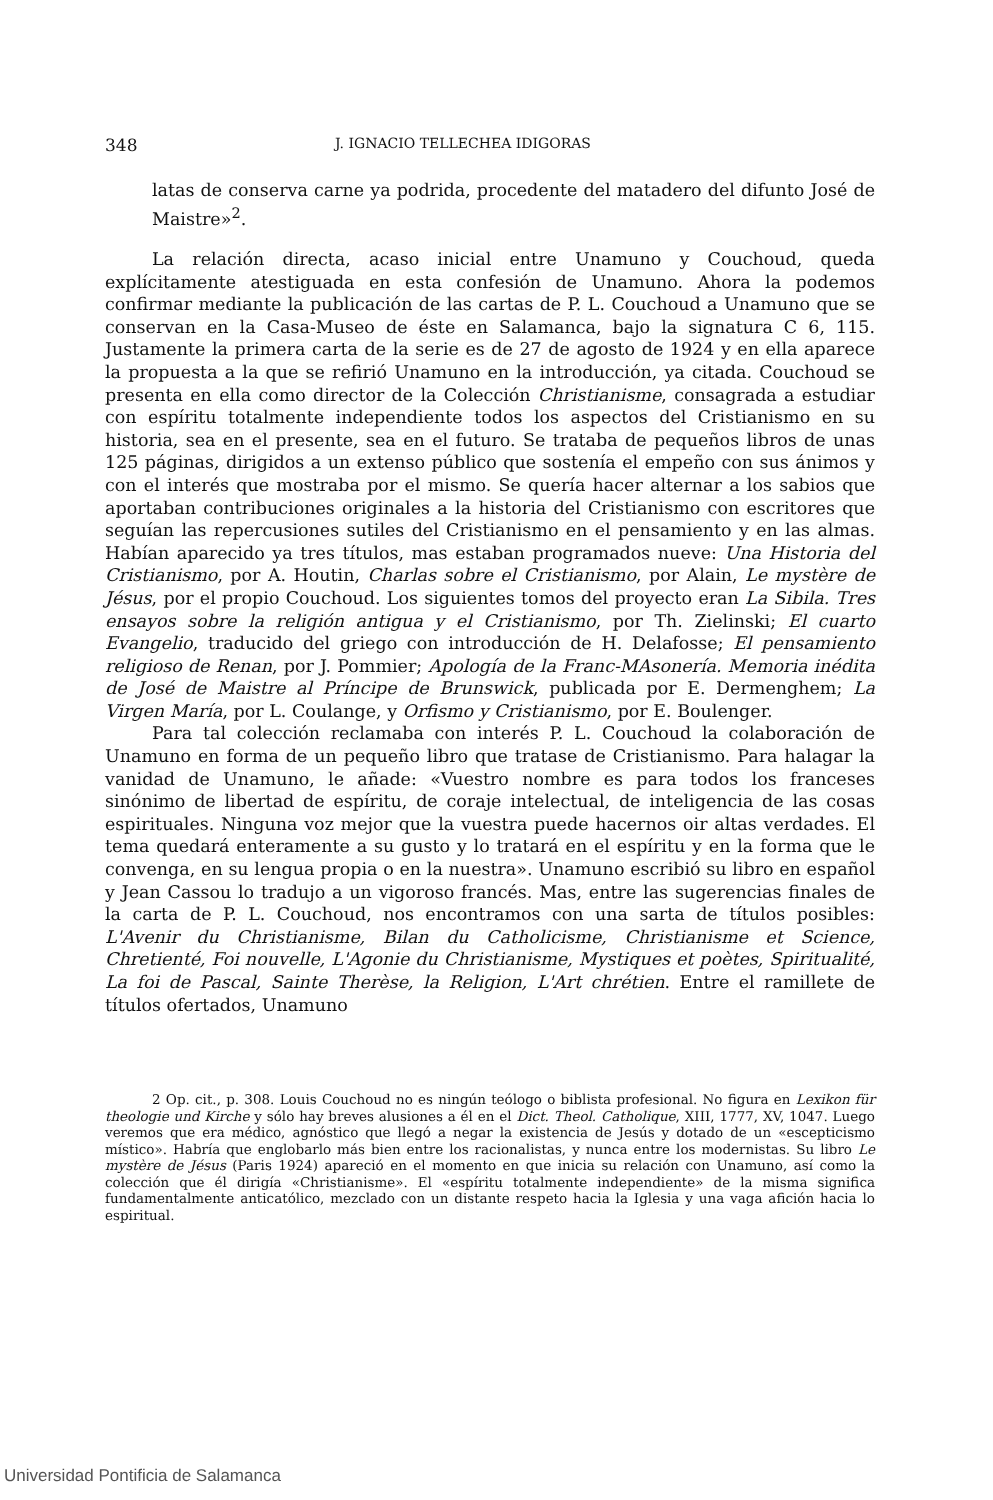348 J. IGNACIO TELLECHEA IDIGORAS
latas de conserva carne ya podrida, procedente del matadero del difunto José de Maistre»<sup>2</sup>.
La relación directa, acaso inicial entre Unamuno y Couchoud, queda explícitamente atestiguada en esta confesión de Unamuno. Ahora la podemos confirmar mediante la publicación de las cartas de P. L. Couchoud a Unamuno que se conservan en la Casa-Museo de éste en Salamanca, bajo la signatura C 6, 115. Justamente la primera carta de la serie es de 27 de agosto de 1924 y en ella aparece la propuesta a la que se refirió Unamuno en la introducción, ya citada. Couchoud se presenta en ella como director de la Colección Christianisme, consagrada a estudiar con espíritu totalmente independiente todos los aspectos del Cristianismo en su historia, sea en el presente, sea en el futuro. Se trataba de pequeños libros de unas 125 páginas, dirigidos a un extenso público que sostenía el empeño con sus ánimos y con el interés que mostraba por el mismo. Se quería hacer alternar a los sabios que aportaban contribuciones originales a la historia del Cristianismo con escritores que seguían las repercusiones sutiles del Cristianismo en el pensamiento y en las almas. Habían aparecido ya tres títulos, mas estaban programados nueve: Una Historia del Cristianismo, por A. Houtin, Charlas sobre el Cristianismo, por Alain, Le mystère de Jésus, por el propio Couchoud. Los siguientes tomos del proyecto eran La Sibila. Tres ensayos sobre la religión antigua y el Cristianismo, por Th. Zielinski; El cuarto Evangelio, traducido del griego con introducción de H. Delafosse; El pensamiento religioso de Renan, por J. Pommier; Apología de la Franc-MAsonería. Memoria inédita de José de Maistre al Príncipe de Brunswick, publicada por E. Dermenghem; La Virgen María, por L. Coulange, y Orfismo y Cristianismo, por E. Boulenger.
Para tal colección reclamaba con interés P. L. Couchoud la colaboración de Unamuno en forma de un pequeño libro que tratase de Cristianismo. Para halagar la vanidad de Unamuno, le añade: «Vuestro nombre es para todos los franceses sinónimo de libertad de espíritu, de coraje intelectual, de inteligencia de las cosas espirituales. Ninguna voz mejor que la vuestra puede hacernos oir altas verdades. El tema quedará enteramente a su gusto y lo tratará en el espíritu y en la forma que le convenga, en su lengua propia o en la nuestra». Unamuno escribió su libro en español y Jean Cassou lo tradujo a un vigoroso francés. Mas, entre las sugerencias finales de la carta de P. L. Couchoud, nos encontramos con una sarta de títulos posibles: L'Avenir du Christianisme, Bilan du Catholicisme, Christianisme et Science, Chretienté, Foi nouvelle, L'Agonie du Christianisme, Mystiques et poètes, Spiritualité, La foi de Pascal, Sainte Therèse, la Religion, L'Art chrétien. Entre el ramillete de títulos ofertados, Unamuno
2 Op. cit., p. 308. Louis Couchoud no es ningún teólogo o biblista profesional. No figura en Lexikon für theologie und Kirche y sólo hay breves alusiones a él en el Dict. Theol. Catholique, XIII, 1777, XV, 1047. Luego veremos que era médico, agnóstico que llegó a negar la existencia de Jesús y dotado de un «escepticismo místico». Habría que englobarlo más bien entre los racionalistas, y nunca entre los modernistas. Su libro Le mystère de Jésus (Paris 1924) apareció en el momento en que inicia su relación con Unamuno, así como la colección que él dirigía «Christianisme». El «espíritu totalmente independiente» de la misma significa fundamentalmente anticatólico, mezclado con un distante respeto hacia la Iglesia y una vaga afición hacia lo espiritual.
Universidad Pontificia de Salamanca